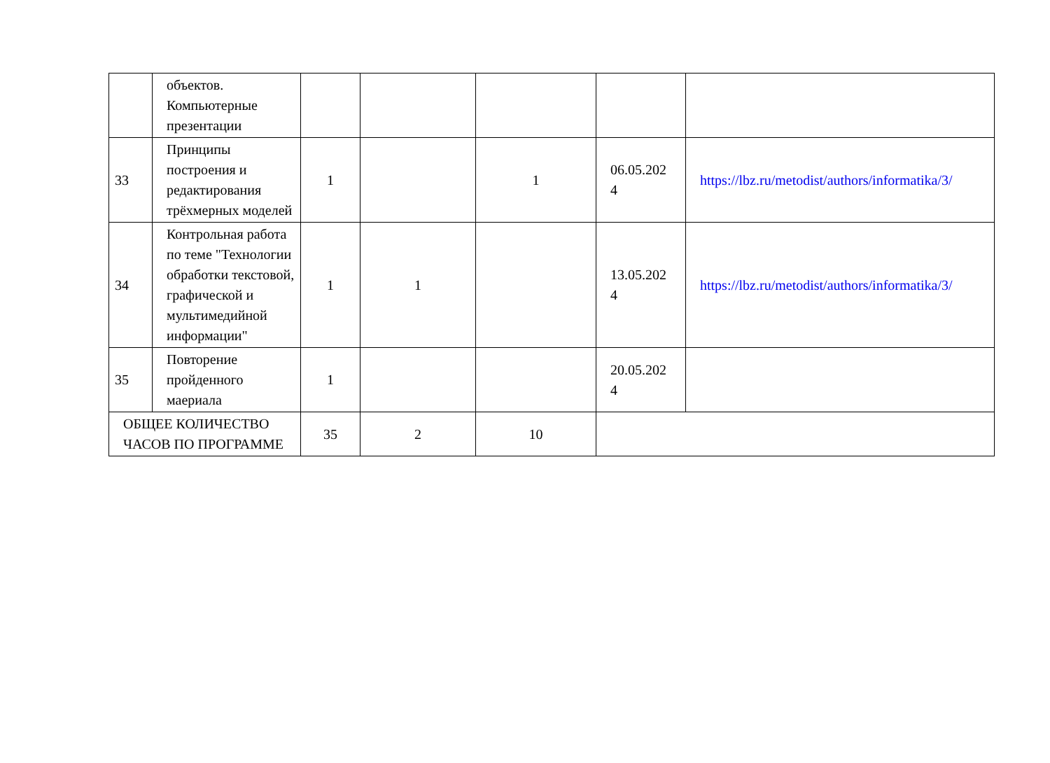| | объектов. Компьютерные презентации | | | | | |
| 33 | Принципы построения и редактирования трёхмерных моделей | 1 | | 1 | 06.05.202 4 | https://lbz.ru/metodist/authors/informatika/3/ |
| 34 | Контрольная работа по теме "Технологии обработки текстовой, графической и мультимедийной информации" | 1 | 1 | | 13.05.202 4 | https://lbz.ru/metodist/authors/informatika/3/ |
| 35 | Повторение пройденного маериала | 1 | | | 20.05.202 4 | |
| ОБЩЕЕ КОЛИЧЕСТВО ЧАСОВ ПО ПРОГРАММЕ | | 35 | 2 | 10 | | |